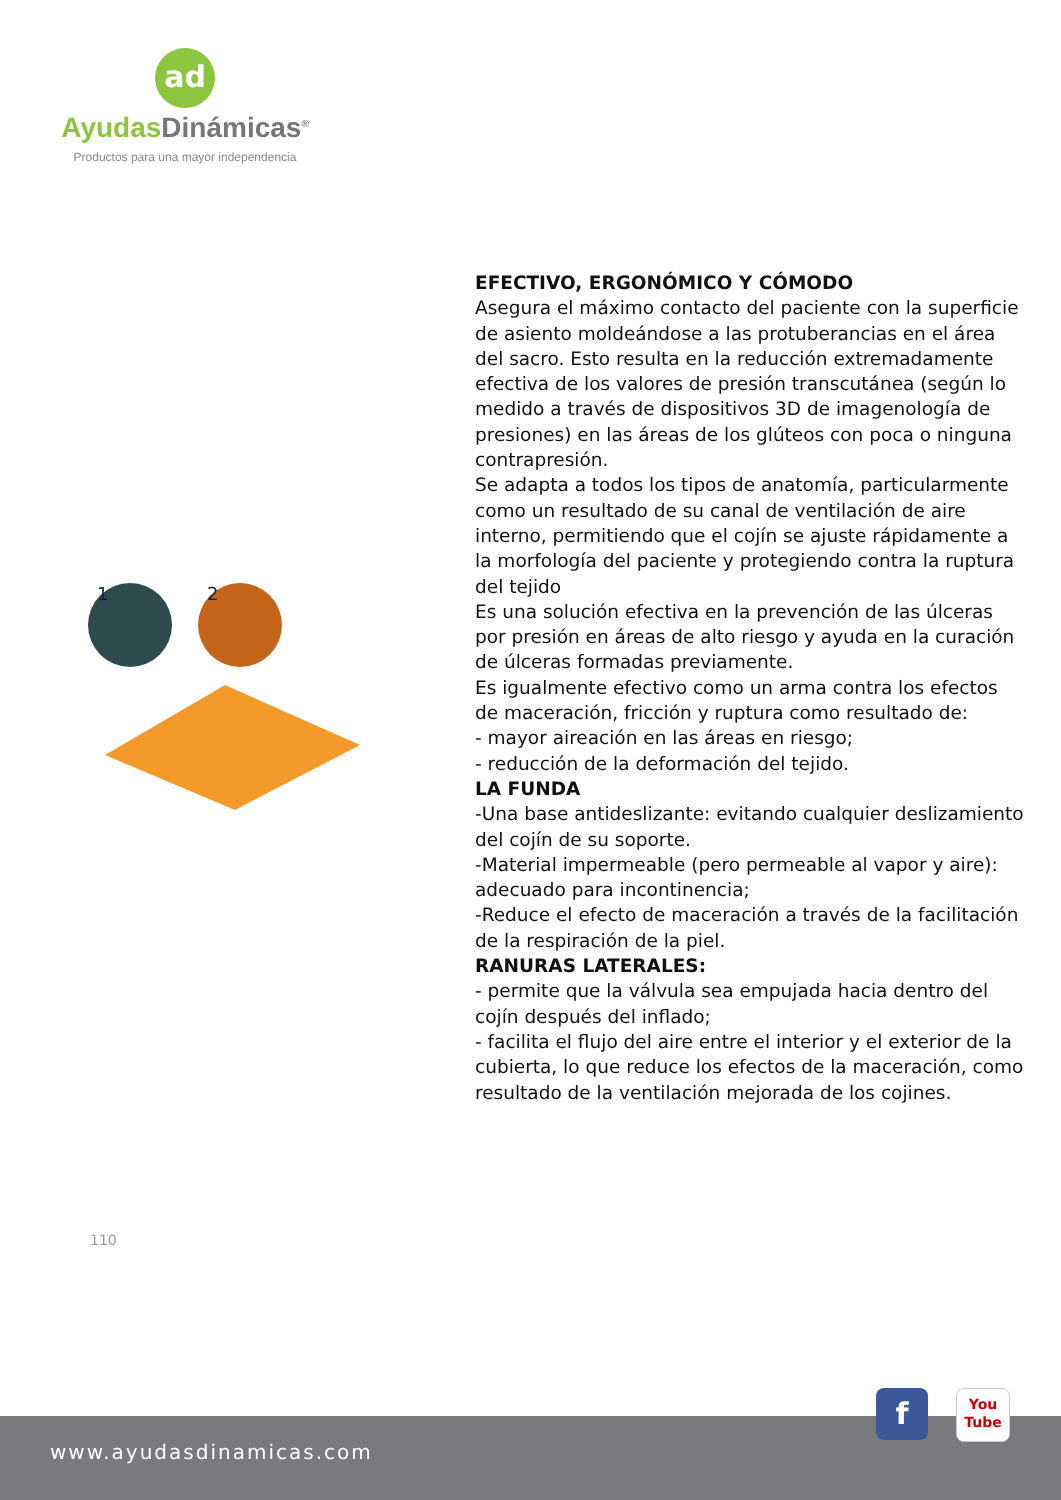ad
Ayudas Dinámicas<sup>®</sup>
Productos para una mayor independencia
1
2
EFECTIVO, ERGONÓMICO Y CÓMODO
Asegura el máximo contacto del paciente con la superficie de asiento moldeándose a las protuberancias en el área del sacro. Esto resulta en la reducción extremadamente efectiva de los valores de presión transcutánea (según lo medido a través de dispositivos 3D de imagenología de presiones) en las áreas de los glúteos con poca o ninguna contrapresión.
Se adapta a todos los tipos de anatomía, particularmente como un resultado de su canal de ventilación de aire interno, permitiendo que el cojín se ajuste rápidamente a la morfología del paciente y protegiendo contra la ruptura del tejido
Es una solución efectiva en la prevención de las úlceras por presión en áreas de alto riesgo y ayuda en la curación de úlceras formadas previamente.
Es igualmente efectivo como un arma contra los efectos de maceración, fricción y ruptura como resultado de:
- mayor aireación en las áreas en riesgo;
- reducción de la deformación del tejido.
LA FUNDA
-Una base antideslizante: evitando cualquier deslizamiento del cojín de su soporte.
-Material impermeable (pero permeable al vapor y aire): adecuado para incontinencia;
-Reduce el efecto de maceración a través de la facilitación de la respiración de la piel.
RANURAS LATERALES:
- permite que la válvula sea empujada hacia dentro del cojín después del inflado;
- facilita el flujo del aire entre el interior y el exterior de la cubierta, lo que reduce los efectos de la maceración, como resultado de la ventilación mejorada de los cojines.
110
www.ayudasdinamicas.com
f
You
Tube